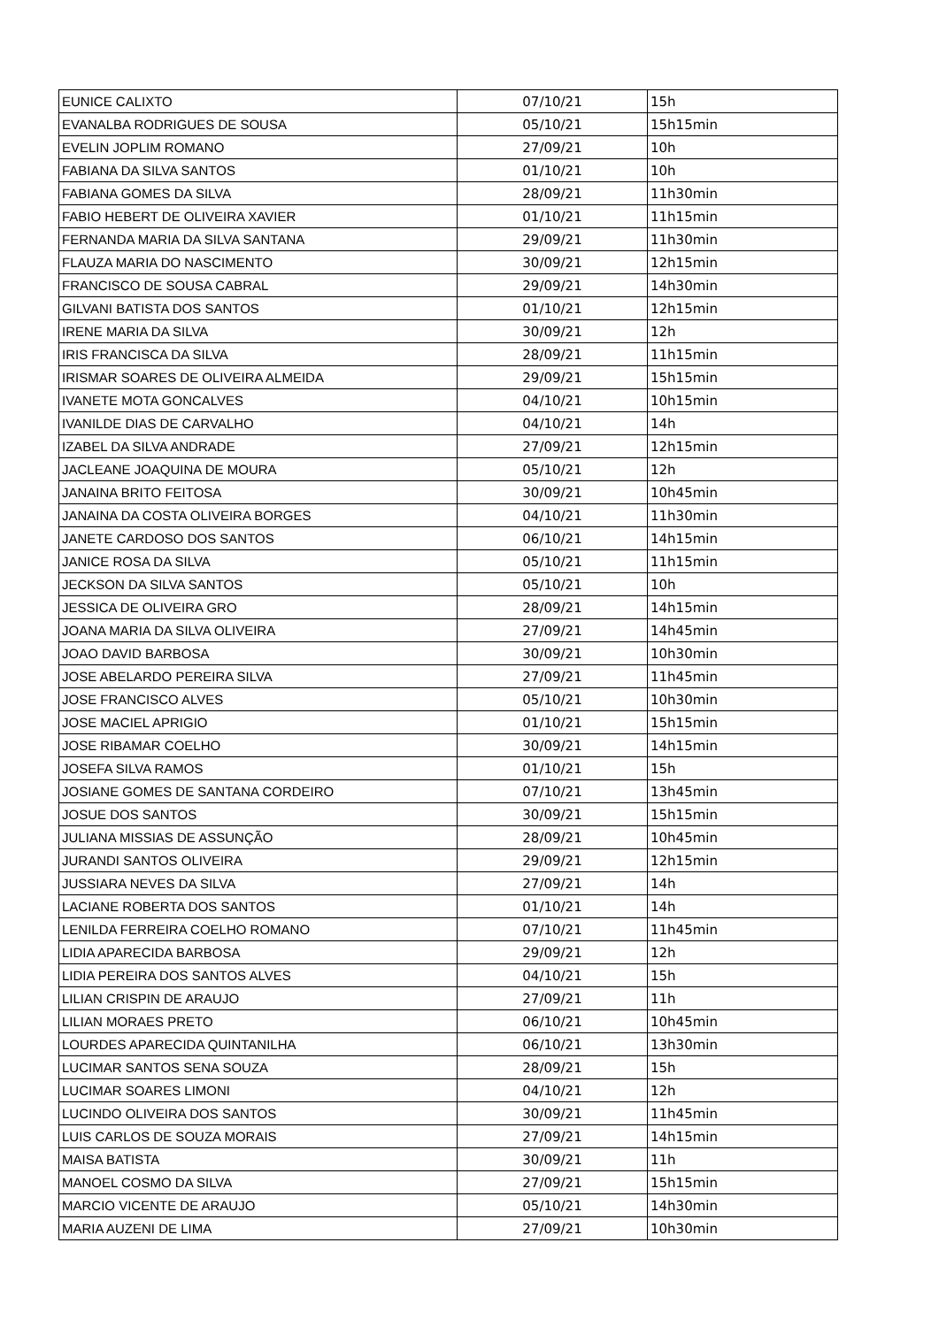| EUNICE CALIXTO | 07/10/21 | 15h |
| EVANALBA RODRIGUES DE SOUSA | 05/10/21 | 15h15min |
| EVELIN JOPLIM ROMANO | 27/09/21 | 10h |
| FABIANA DA SILVA SANTOS | 01/10/21 | 10h |
| FABIANA GOMES DA SILVA | 28/09/21 | 11h30min |
| FABIO HEBERT DE OLIVEIRA XAVIER | 01/10/21 | 11h15min |
| FERNANDA MARIA DA SILVA SANTANA | 29/09/21 | 11h30min |
| FLAUZA MARIA DO NASCIMENTO | 30/09/21 | 12h15min |
| FRANCISCO DE SOUSA CABRAL | 29/09/21 | 14h30min |
| GILVANI BATISTA DOS SANTOS | 01/10/21 | 12h15min |
| IRENE MARIA DA SILVA | 30/09/21 | 12h |
| IRIS FRANCISCA DA SILVA | 28/09/21 | 11h15min |
| IRISMAR SOARES DE OLIVEIRA ALMEIDA | 29/09/21 | 15h15min |
| IVANETE MOTA GONCALVES | 04/10/21 | 10h15min |
| IVANILDE DIAS DE CARVALHO | 04/10/21 | 14h |
| IZABEL DA SILVA ANDRADE | 27/09/21 | 12h15min |
| JACLEANE JOAQUINA DE MOURA | 05/10/21 | 12h |
| JANAINA BRITO FEITOSA | 30/09/21 | 10h45min |
| JANAINA DA COSTA OLIVEIRA BORGES | 04/10/21 | 11h30min |
| JANETE CARDOSO DOS SANTOS | 06/10/21 | 14h15min |
| JANICE ROSA DA SILVA | 05/10/21 | 11h15min |
| JECKSON DA SILVA SANTOS | 05/10/21 | 10h |
| JESSICA DE OLIVEIRA GRO | 28/09/21 | 14h15min |
| JOANA MARIA DA SILVA OLIVEIRA | 27/09/21 | 14h45min |
| JOAO DAVID BARBOSA | 30/09/21 | 10h30min |
| JOSE ABELARDO PEREIRA SILVA | 27/09/21 | 11h45min |
| JOSE FRANCISCO ALVES | 05/10/21 | 10h30min |
| JOSE MACIEL APRIGIO | 01/10/21 | 15h15min |
| JOSE RIBAMAR COELHO | 30/09/21 | 14h15min |
| JOSEFA SILVA RAMOS | 01/10/21 | 15h |
| JOSIANE GOMES DE SANTANA CORDEIRO | 07/10/21 | 13h45min |
| JOSUE DOS SANTOS | 30/09/21 | 15h15min |
| JULIANA MISSIAS DE ASSUNÇÃO | 28/09/21 | 10h45min |
| JURANDI SANTOS OLIVEIRA | 29/09/21 | 12h15min |
| JUSSIARA NEVES DA SILVA | 27/09/21 | 14h |
| LACIANE ROBERTA DOS SANTOS | 01/10/21 | 14h |
| LENILDA FERREIRA COELHO ROMANO | 07/10/21 | 11h45min |
| LIDIA APARECIDA BARBOSA | 29/09/21 | 12h |
| LIDIA PEREIRA DOS SANTOS ALVES | 04/10/21 | 15h |
| LILIAN CRISPIN DE ARAUJO | 27/09/21 | 11h |
| LILIAN MORAES PRETO | 06/10/21 | 10h45min |
| LOURDES APARECIDA QUINTANILHA | 06/10/21 | 13h30min |
| LUCIMAR SANTOS SENA SOUZA | 28/09/21 | 15h |
| LUCIMAR SOARES LIMONI | 04/10/21 | 12h |
| LUCINDO OLIVEIRA DOS SANTOS | 30/09/21 | 11h45min |
| LUIS CARLOS DE SOUZA MORAIS | 27/09/21 | 14h15min |
| MAISA BATISTA | 30/09/21 | 11h |
| MANOEL COSMO DA SILVA | 27/09/21 | 15h15min |
| MARCIO VICENTE DE ARAUJO | 05/10/21 | 14h30min |
| MARIA AUZENI DE LIMA | 27/09/21 | 10h30min |